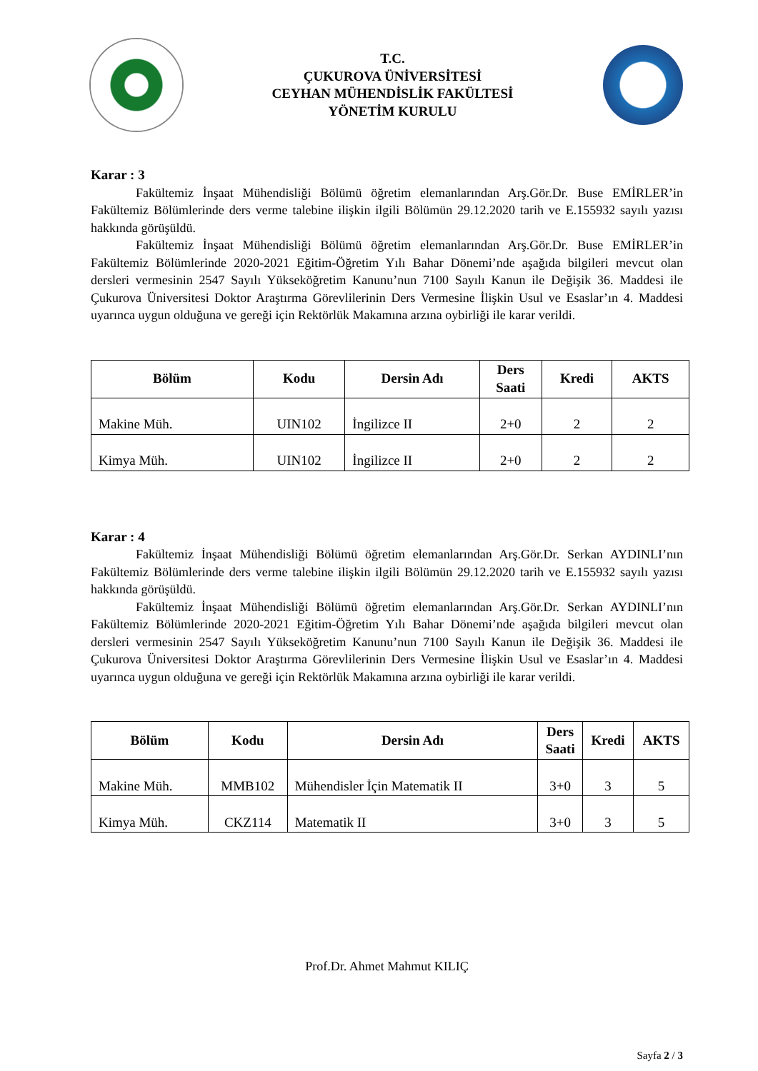T.C.
ÇUKUROVA ÜNİVERSİTESİ
CEYHAN MÜHENDİSLİK FAKÜLTESİ
YÖNETİM KURULU
Karar : 3
Fakültemiz İnşaat Mühendisliği Bölümü öğretim elemanlarından Arş.Gör.Dr. Buse EMİRLER’in Fakültemiz Bölümlerinde ders verme talebine ilişkin ilgili Bölümün 29.12.2020 tarih ve E.155932 sayılı yazısı hakkında görüşüldü.
Fakültemiz İnşaat Mühendisliği Bölümü öğretim elemanlarından Arş.Gör.Dr. Buse EMİRLER’in Fakültemiz Bölümlerinde 2020-2021 Eğitim-Öğretim Yılı Bahar Dönemi’nde aşağıda bilgileri mevcut olan dersleri vermesinin 2547 Sayılı Yükseköğretim Kanunu’nun 7100 Sayılı Kanun ile Değişik 36. Maddesi ile Çukurova Üniversitesi Doktor Araştırma Görevlilerinin Ders Vermesine İlişkin Usul ve Esaslar’ın 4. Maddesi uyarınca uygun olduğuna ve gereği için Rektörlük Makamına arzına oybirliği ile karar verildi.
| Bölüm | Kodu | Dersin Adı | Ders Saati | Kredi | AKTS |
| --- | --- | --- | --- | --- | --- |
| Makine Müh. | UIN102 | İngilizce II | 2+0 | 2 | 2 |
| Kimya Müh. | UIN102 | İngilizce II | 2+0 | 2 | 2 |
Karar : 4
Fakültemiz İnşaat Mühendisliği Bölümü öğretim elemanlarından Arş.Gör.Dr. Serkan AYDINLI’nın Fakültemiz Bölümlerinde ders verme talebine ilişkin ilgili Bölümün 29.12.2020 tarih ve E.155932 sayılı yazısı hakkında görüşüldü.
Fakültemiz İnşaat Mühendisliği Bölümü öğretim elemanlarından Arş.Gör.Dr. Serkan AYDINLI’nın Fakültemiz Bölümlerinde 2020-2021 Eğitim-Öğretim Yılı Bahar Dönemi’nde aşağıda bilgileri mevcut olan dersleri vermesinin 2547 Sayılı Yükseköğretim Kanunu’nun 7100 Sayılı Kanun ile Değişik 36. Maddesi ile Çukurova Üniversitesi Doktor Araştırma Görevlilerinin Ders Vermesine İlişkin Usul ve Esaslar’ın 4. Maddesi uyarınca uygun olduğuna ve gereği için Rektörlük Makamına arzına oybirliği ile karar verildi.
| Bölüm | Kodu | Dersin Adı | Ders Saati | Kredi | AKTS |
| --- | --- | --- | --- | --- | --- |
| Makine Müh. | MMB102 | Mühendisler İçin Matematik II | 3+0 | 3 | 5 |
| Kimya Müh. | CKZ114 | Matematik II | 3+0 | 3 | 5 |
Prof.Dr. Ahmet Mahmut KILIÇ
Sayfa 2 / 3